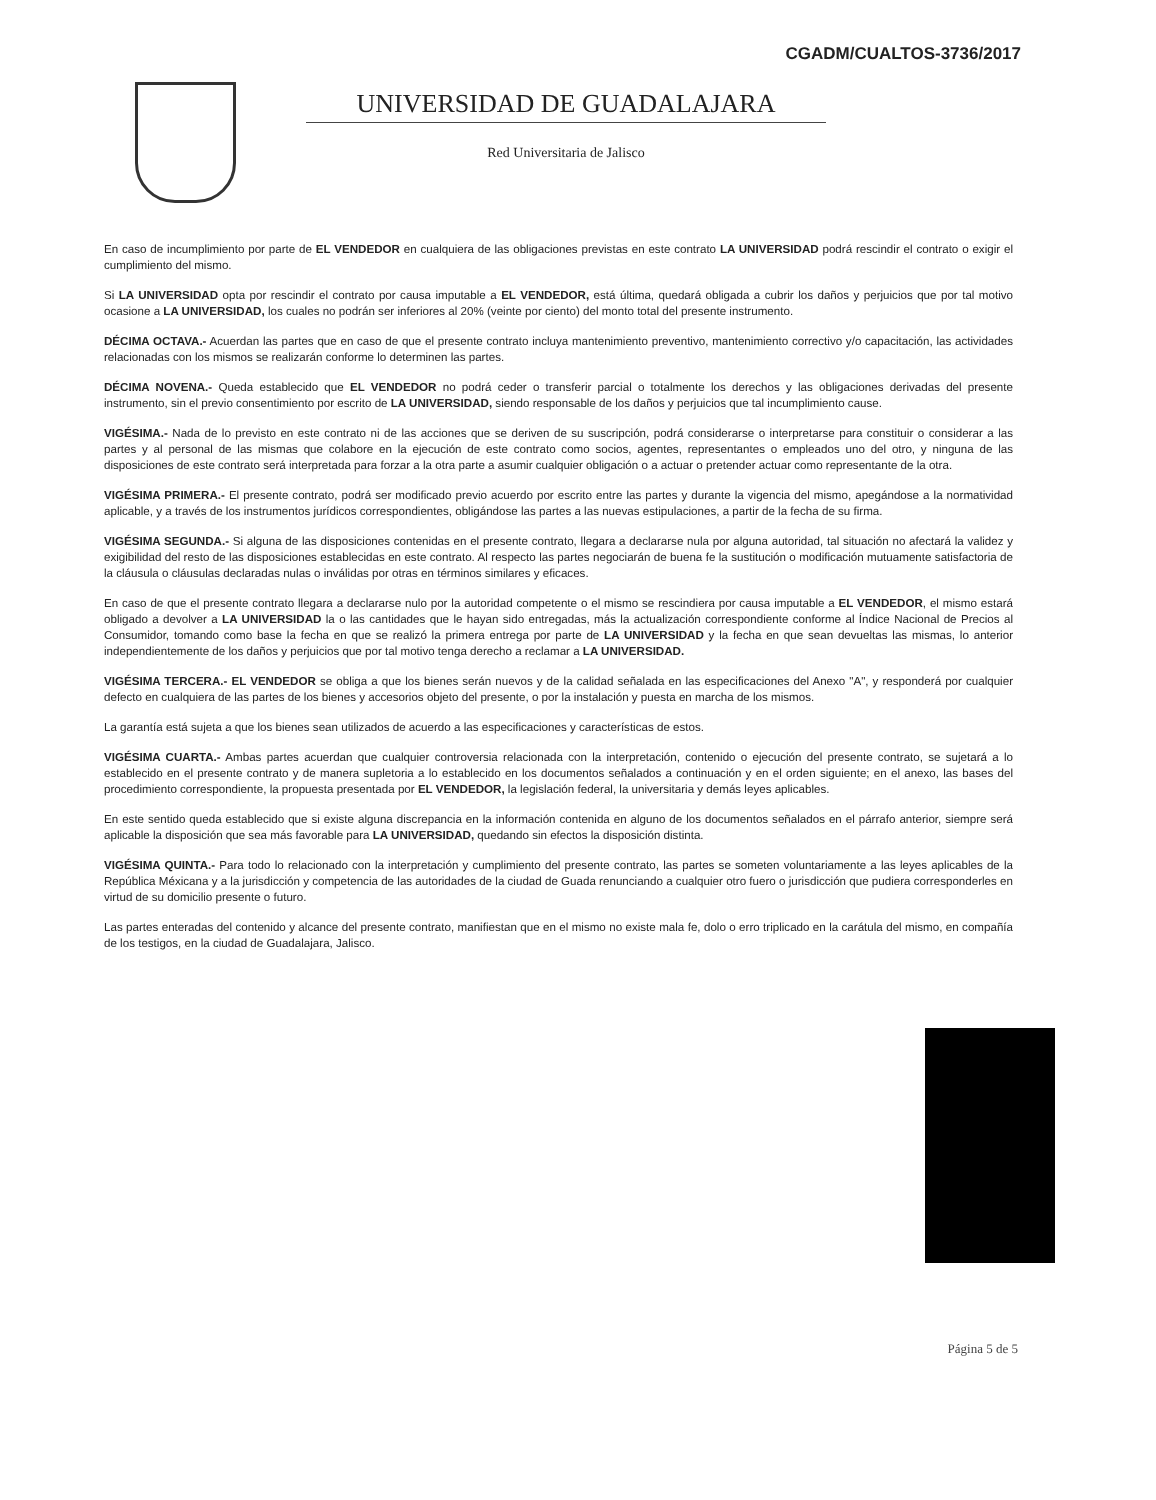CGADM/CUALTOS-3736/2017
UNIVERSIDAD DE GUADALAJARA
Red Universitaria de Jalisco
En caso de incumplimiento por parte de EL VENDEDOR en cualquiera de las obligaciones previstas en este contrato LA UNIVERSIDAD podrá rescindir el contrato o exigir el cumplimiento del mismo.
Si LA UNIVERSIDAD opta por rescindir el contrato por causa imputable a EL VENDEDOR, está última, quedará obligada a cubrir los daños y perjuicios que por tal motivo ocasione a LA UNIVERSIDAD, los cuales no podrán ser inferiores al 20% (veinte por ciento) del monto total del presente instrumento.
DÉCIMA OCTAVA.- Acuerdan las partes que en caso de que el presente contrato incluya mantenimiento preventivo, mantenimiento correctivo y/o capacitación, las actividades relacionadas con los mismos se realizarán conforme lo determinen las partes.
DÉCIMA NOVENA.- Queda establecido que EL VENDEDOR no podrá ceder o transferir parcial o totalmente los derechos y las obligaciones derivadas del presente instrumento, sin el previo consentimiento por escrito de LA UNIVERSIDAD, siendo responsable de los daños y perjuicios que tal incumplimiento cause.
VIGÉSIMA.- Nada de lo previsto en este contrato ni de las acciones que se deriven de su suscripción, podrá considerarse o interpretarse para constituir o considerar a las partes y al personal de las mismas que colabore en la ejecución de este contrato como socios, agentes, representantes o empleados uno del otro, y ninguna de las disposiciones de este contrato será interpretada para forzar a la otra parte a asumir cualquier obligación o a actuar o pretender actuar como representante de la otra.
VIGÉSIMA PRIMERA.- El presente contrato, podrá ser modificado previo acuerdo por escrito entre las partes y durante la vigencia del mismo, apegándose a la normatividad aplicable, y a través de los instrumentos jurídicos correspondientes, obligándose las partes a las nuevas estipulaciones, a partir de la fecha de su firma.
VIGÉSIMA SEGUNDA.- Si alguna de las disposiciones contenidas en el presente contrato, llegara a declararse nula por alguna autoridad, tal situación no afectará la validez y exigibilidad del resto de las disposiciones establecidas en este contrato. Al respecto las partes negociarán de buena fe la sustitución o modificación mutuamente satisfactoria de la cláusula o cláusulas declaradas nulas o inválidas por otras en términos similares y eficaces.
En caso de que el presente contrato llegara a declararse nulo por la autoridad competente o el mismo se rescindiera por causa imputable a EL VENDEDOR, el mismo estará obligado a devolver a LA UNIVERSIDAD la o las cantidades que le hayan sido entregadas, más la actualización correspondiente conforme al Índice Nacional de Precios al Consumidor, tomando como base la fecha en que se realizó la primera entrega por parte de LA UNIVERSIDAD y la fecha en que sean devueltas las mismas, lo anterior independientemente de los daños y perjuicios que por tal motivo tenga derecho a reclamar a LA UNIVERSIDAD.
VIGÉSIMA TERCERA.- EL VENDEDOR se obliga a que los bienes serán nuevos y de la calidad señalada en las especificaciones del Anexo "A", y responderá por cualquier defecto en cualquiera de las partes de los bienes y accesorios objeto del presente, o por la instalación y puesta en marcha de los mismos.
La garantía está sujeta a que los bienes sean utilizados de acuerdo a las especificaciones y características de estos.
VIGÉSIMA CUARTA.- Ambas partes acuerdan que cualquier controversia relacionada con la interpretación, contenido o ejecución del presente contrato, se sujetará a lo establecido en el presente contrato y de manera supletoria a lo establecido en los documentos señalados a continuación y en el orden siguiente; en el anexo, las bases del procedimiento correspondiente, la propuesta presentada por EL VENDEDOR, la legislación federal, la universitaria y demás leyes aplicables.
En este sentido queda establecido que si existe alguna discrepancia en la información contenida en alguno de los documentos señalados en el párrafo anterior, siempre será aplicable la disposición que sea más favorable para LA UNIVERSIDAD, quedando sin efectos la disposición distinta.
VIGÉSIMA QUINTA.- Para todo lo relacionado con la interpretación y cumplimiento del presente contrato, las partes se someten voluntariamente a las leyes aplicables de la República Méxicana y a la jurisdicción y competencia de las autoridades de la ciudad de Guada renunciando a cualquier otro fuero o jurisdicción que pudiera corresponderles en virtud de su domicilio presente o futuro.
Las partes enteradas del contenido y alcance del presente contrato, manifiestan que en el mismo no existe mala fe, dolo o erro triplicado en la carátula del mismo, en compañía de los testigos, en la ciudad de Guadalajara, Jalisco.
Página 5 de 5